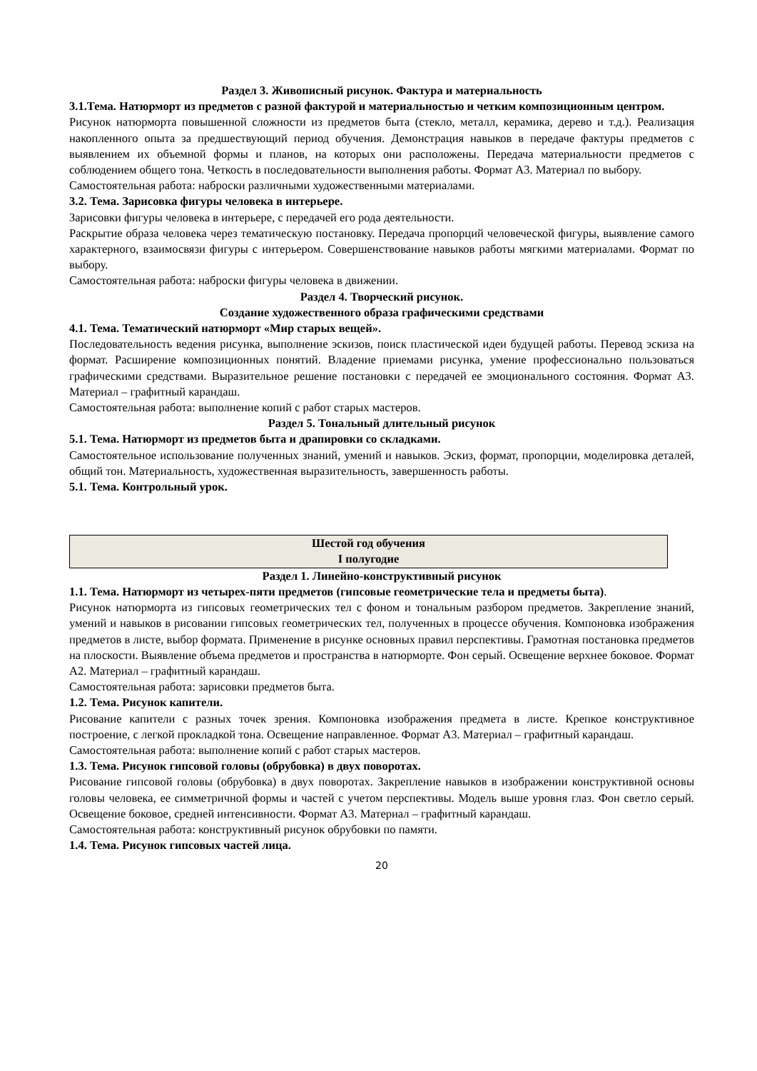Раздел 3. Живописный рисунок. Фактура и материальность
3.1.Тема. Натюрморт из предметов с разной фактурой и материальностью и четким композиционным центром.
Рисунок натюрморта повышенной сложности из предметов быта (стекло, металл, керамика, дерево и т.д.). Реализация накопленного опыта за предшествующий период обучения. Демонстрация навыков в передаче фактуры предметов с выявлением их объемной формы и планов, на которых они расположены. Передача материальности предметов с соблюдением общего тона. Четкость в последовательности выполнения работы. Формат А3. Материал по выбору.
Самостоятельная работа: наброски различными художественными материалами.
3.2. Тема. Зарисовка фигуры человека в интерьере.
Зарисовки фигуры человека в интерьере, с передачей его рода деятельности.
Раскрытие образа человека через тематическую постановку. Передача пропорций человеческой фигуры, выявление самого характерного, взаимосвязи фигуры с интерьером. Совершенствование навыков работы мягкими материалами. Формат по выбору.
Самостоятельная работа: наброски фигуры человека в движении.
Раздел 4. Творческий рисунок.
Создание художественного образа графическими средствами
4.1. Тема. Тематический натюрморт «Мир старых вещей».
Последовательность ведения рисунка, выполнение эскизов, поиск пластической идеи будущей работы. Перевод эскиза на формат. Расширение композиционных понятий. Владение приемами рисунка, умение профессионально пользоваться графическими средствами. Выразительное решение постановки с передачей ее эмоционального состояния. Формат А3. Материал – графитный карандаш.
Самостоятельная работа: выполнение копий с работ старых мастеров.
Раздел 5. Тональный длительный рисунок
5.1. Тема. Натюрморт из предметов быта и драпировки со складками.
Самостоятельное использование полученных знаний, умений и навыков. Эскиз, формат, пропорции, моделировка деталей, общий тон. Материальность, художественная выразительность, завершенность работы.
5.1. Тема. Контрольный урок.
Шестой год обучения
I полугодие
Раздел 1. Линейно-конструктивный рисунок
1.1. Тема. Натюрморт из четырех-пяти предметов (гипсовые геометрические тела и предметы быта).
Рисунок натюрморта из гипсовых геометрических тел с фоном и тональным разбором предметов. Закрепление знаний, умений и навыков в рисовании гипсовых геометрических тел, полученных в процессе обучения. Компоновка изображения предметов в листе, выбор формата. Применение в рисунке основных правил перспективы. Грамотная постановка предметов на плоскости. Выявление объема предметов и пространства в натюрморте. Фон серый. Освещение верхнее боковое. Формат А2. Материал – графитный карандаш.
Самостоятельная работа: зарисовки предметов быта.
1.2. Тема. Рисунок капители.
Рисование капители с разных точек зрения. Компоновка изображения предмета в листе. Крепкое конструктивное построение, с легкой прокладкой тона. Освещение направленное. Формат А3. Материал – графитный карандаш.
Самостоятельная работа: выполнение копий с работ старых мастеров.
1.3. Тема. Рисунок гипсовой головы (обрубовка) в двух поворотах.
Рисование гипсовой головы (обрубовка) в двух поворотах. Закрепление навыков в изображении конструктивной основы головы человека, ее симметричной формы и частей с учетом перспективы. Модель выше уровня глаз. Фон светло серый. Освещение боковое, средней интенсивности. Формат А3. Материал – графитный карандаш.
Самостоятельная работа: конструктивный рисунок обрубовки по памяти.
1.4. Тема. Рисунок гипсовых частей лица.
20